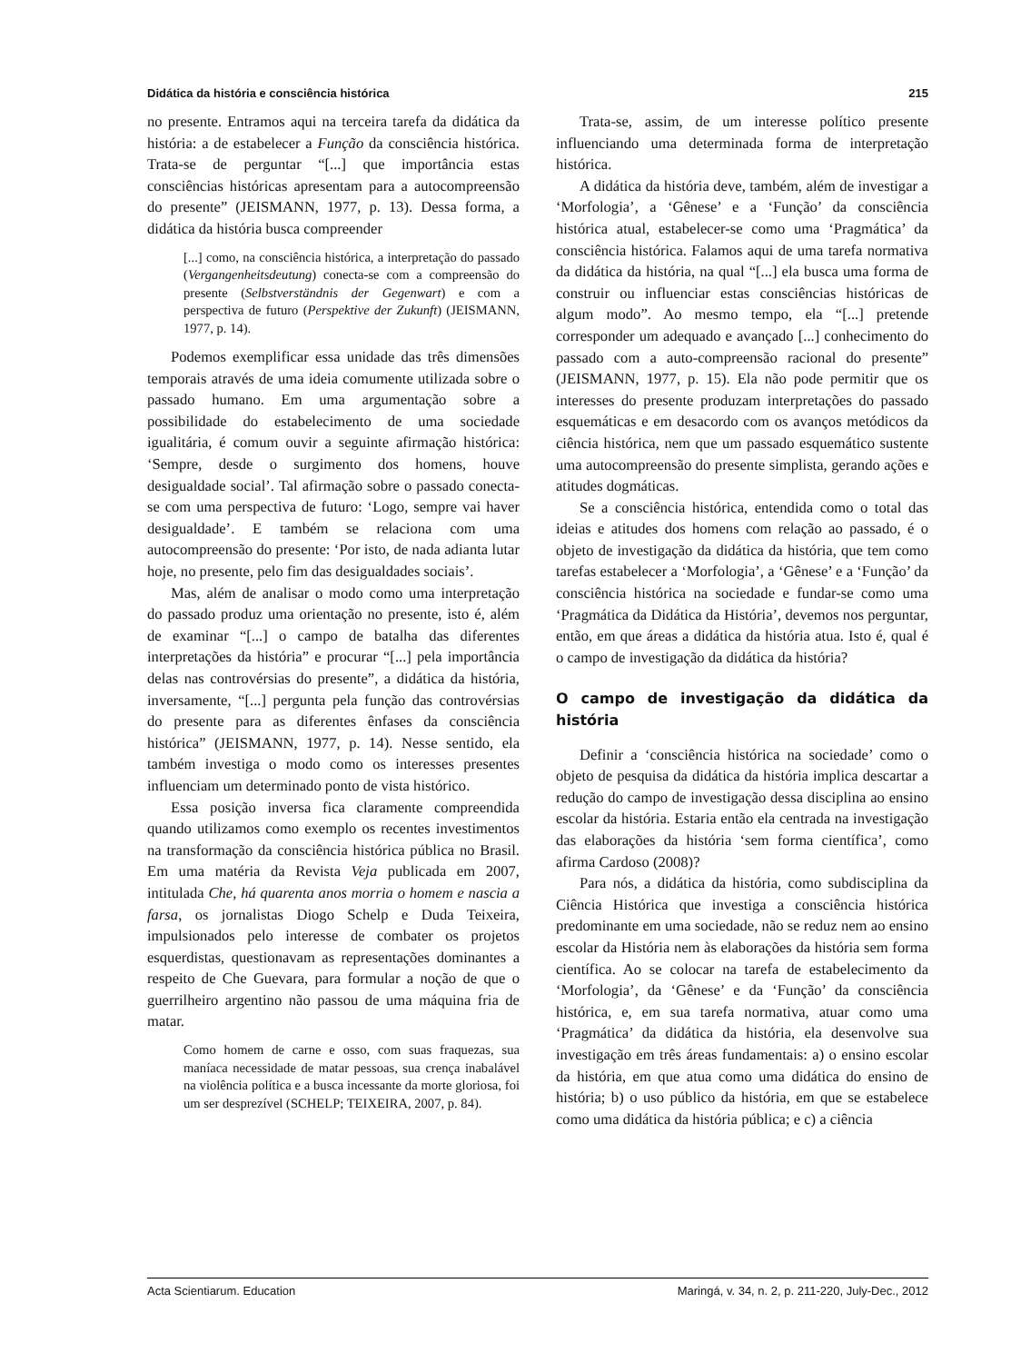Didática da história e consciência histórica 215
no presente. Entramos aqui na terceira tarefa da didática da história: a de estabelecer a Função da consciência histórica. Trata-se de perguntar “[...] que importância estas consciências históricas apresentam para a autocompreensão do presente” (JEISMANN, 1977, p. 13). Dessa forma, a didática da história busca compreender
[...] como, na consciência histórica, a interpretação do passado (Vergangenheitsdeutung) conecta-se com a compreensão do presente (Selbstverständnis der Gegenwart) e com a perspectiva de futuro (Perspektive der Zukunft) (JEISMANN, 1977, p. 14).
Podemos exemplificar essa unidade das três dimensões temporais através de uma ideia comumente utilizada sobre o passado humano. Em uma argumentação sobre a possibilidade do estabelecimento de uma sociedade igualitária, é comum ouvir a seguinte afirmação histórica: ‘Sempre, desde o surgimento dos homens, houve desigualdade social’. Tal afirmação sobre o passado conecta-se com uma perspectiva de futuro: ‘Logo, sempre vai haver desigualdade’. E também se relaciona com uma autocompreensão do presente: ‘Por isto, de nada adianta lutar hoje, no presente, pelo fim das desigualdades sociais’.
Mas, além de analisar o modo como uma interpretação do passado produz uma orientação no presente, isto é, além de examinar “[...] o campo de batalha das diferentes interpretações da história” e procurar “[...] pela importância delas nas controvérsias do presente”, a didática da história, inversamente, “[...] pergunta pela função das controvérsias do presente para as diferentes ênfases da consciência histórica” (JEISMANN, 1977, p. 14). Nesse sentido, ela também investiga o modo como os interesses presentes influenciam um determinado ponto de vista histórico.
Essa posição inversa fica claramente compreendida quando utilizamos como exemplo os recentes investimentos na transformação da consciência histórica pública no Brasil. Em uma matéria da Revista Veja publicada em 2007, intitulada Che, há quarenta anos morria o homem e nascia a farsa, os jornalistas Diogo Schelp e Duda Teixeira, impulsionados pelo interesse de combater os projetos esquerdistas, questionavam as representações dominantes a respeito de Che Guevara, para formular a noção de que o guerrilheiro argentino não passou de uma máquina fria de matar.
Como homem de carne e osso, com suas fraquezas, sua maníaca necessidade de matar pessoas, sua crença inabalável na violência política e a busca incessante da morte gloriosa, foi um ser desprezível (SCHELP; TEIXEIRA, 2007, p. 84).
Trata-se, assim, de um interesse político presente influenciando uma determinada forma de interpretação histórica.
A didática da história deve, também, além de investigar a ‘Morfologia’, a ‘Gênese’ e a ‘Função’ da consciência histórica atual, estabelecer-se como uma ‘Pragmática’ da consciência histórica. Falamos aqui de uma tarefa normativa da didática da história, na qual “[...] ela busca uma forma de construir ou influenciar estas consciências históricas de algum modo”. Ao mesmo tempo, ela “[...] pretende corresponder um adequado e avançado [...] conhecimento do passado com a auto-compreensão racional do presente” (JEISMANN, 1977, p. 15). Ela não pode permitir que os interesses do presente produzam interpretações do passado esquemáticas e em desacordo com os avanços metódicos da ciência histórica, nem que um passado esquemático sustente uma autocompreensão do presente simplista, gerando ações e atitudes dogmáticas.
Se a consciência histórica, entendida como o total das ideias e atitudes dos homens com relação ao passado, é o objeto de investigação da didática da história, que tem como tarefas estabelecer a ‘Morfologia’, a ‘Gênese’ e a ‘Função’ da consciência histórica na sociedade e fundar-se como uma ‘Pragmática da Didática da História’, devemos nos perguntar, então, em que áreas a didática da história atua. Isto é, qual é o campo de investigação da didática da história?
O campo de investigação da didática da história
Definir a ‘consciência histórica na sociedade’ como o objeto de pesquisa da didática da história implica descartar a redução do campo de investigação dessa disciplina ao ensino escolar da história. Estaria então ela centrada na investigação das elaborações da história ‘sem forma científica’, como afirma Cardoso (2008)?
Para nós, a didática da história, como subdisciplina da Ciência Histórica que investiga a consciência histórica predominante em uma sociedade, não se reduz nem ao ensino escolar da História nem às elaborações da história sem forma científica. Ao se colocar na tarefa de estabelecimento da ‘Morfologia’, da ‘Gênese’ e da ‘Função’ da consciência histórica, e, em sua tarefa normativa, atuar como uma ‘Pragmática’ da didática da história, ela desenvolve sua investigação em três áreas fundamentais: a) o ensino escolar da história, em que atua como uma didática do ensino de história; b) o uso público da história, em que se estabelece como uma didática da história pública; e c) a ciência
Acta Scientiarum. Education Maringá, v. 34, n. 2, p. 211-220, July-Dec., 2012